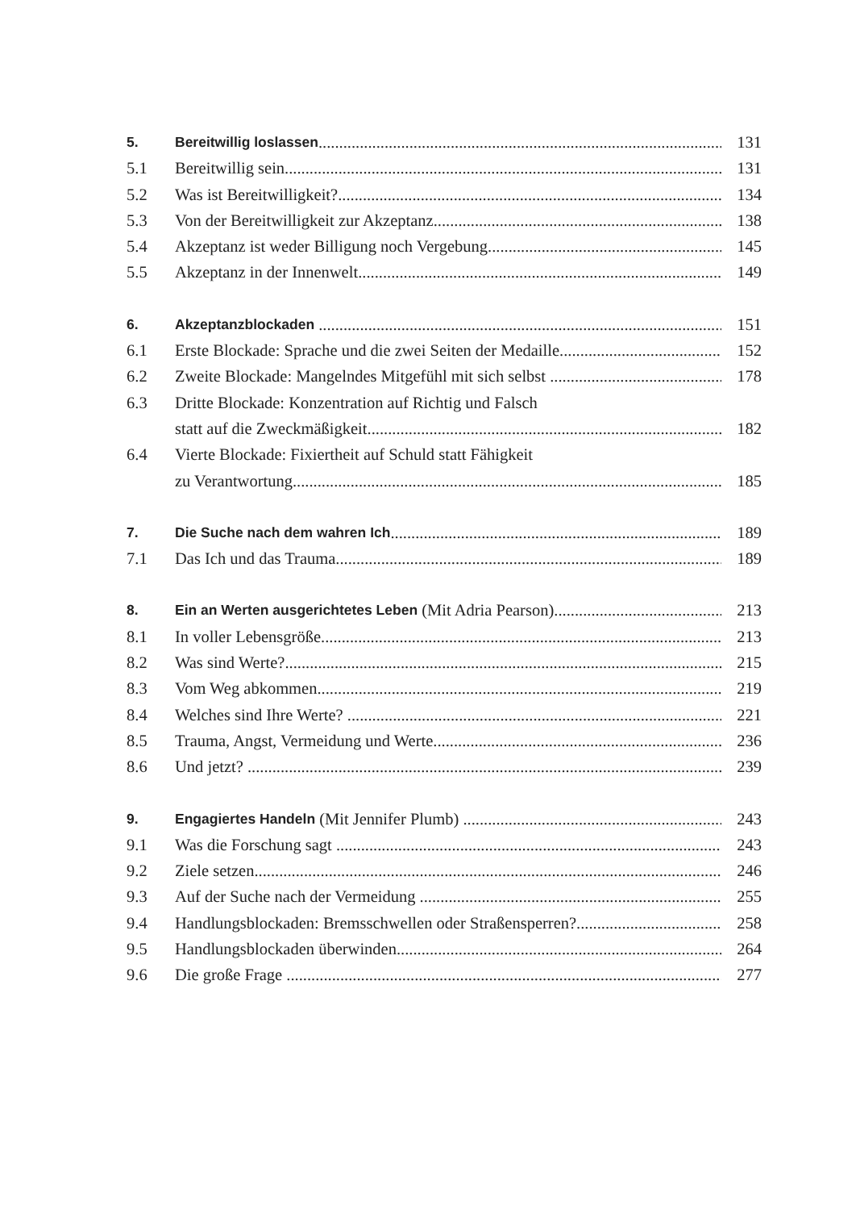5. Bereitwillig loslassen 131
5.1 Bereitwillig sein 131
5.2 Was ist Bereitwilligkeit? 134
5.3 Von der Bereitwilligkeit zur Akzeptanz 138
5.4 Akzeptanz ist weder Billigung noch Vergebung 145
5.5 Akzeptanz in der Innenwelt 149
6. Akzeptanzblockaden 151
6.1 Erste Blockade: Sprache und die zwei Seiten der Medaille 152
6.2 Zweite Blockade: Mangelndes Mitgefühl mit sich selbst 178
6.3 Dritte Blockade: Konzentration auf Richtig und Falsch
statt auf die Zweckmäßigkeit 182
6.4 Vierte Blockade: Fixiertheit auf Schuld statt Fähigkeit
zu Verantwortung 185
7. Die Suche nach dem wahren Ich 189
7.1 Das Ich und das Trauma 189
8. Ein an Werten ausgerichtetes Leben (Mit Adria Pearson) 213
8.1 In voller Lebensgröße 213
8.2 Was sind Werte? 215
8.3 Vom Weg abkommen 219
8.4 Welches sind Ihre Werte? 221
8.5 Trauma, Angst, Vermeidung und Werte 236
8.6 Und jetzt? 239
9. Engagiertes Handeln (Mit Jennifer Plumb) 243
9.1 Was die Forschung sagt 243
9.2 Ziele setzen 246
9.3 Auf der Suche nach der Vermeidung 255
9.4 Handlungsblockaden: Bremsschwellen oder Straßensperren? 258
9.5 Handlungsblockaden überwinden 264
9.6 Die große Frage 277